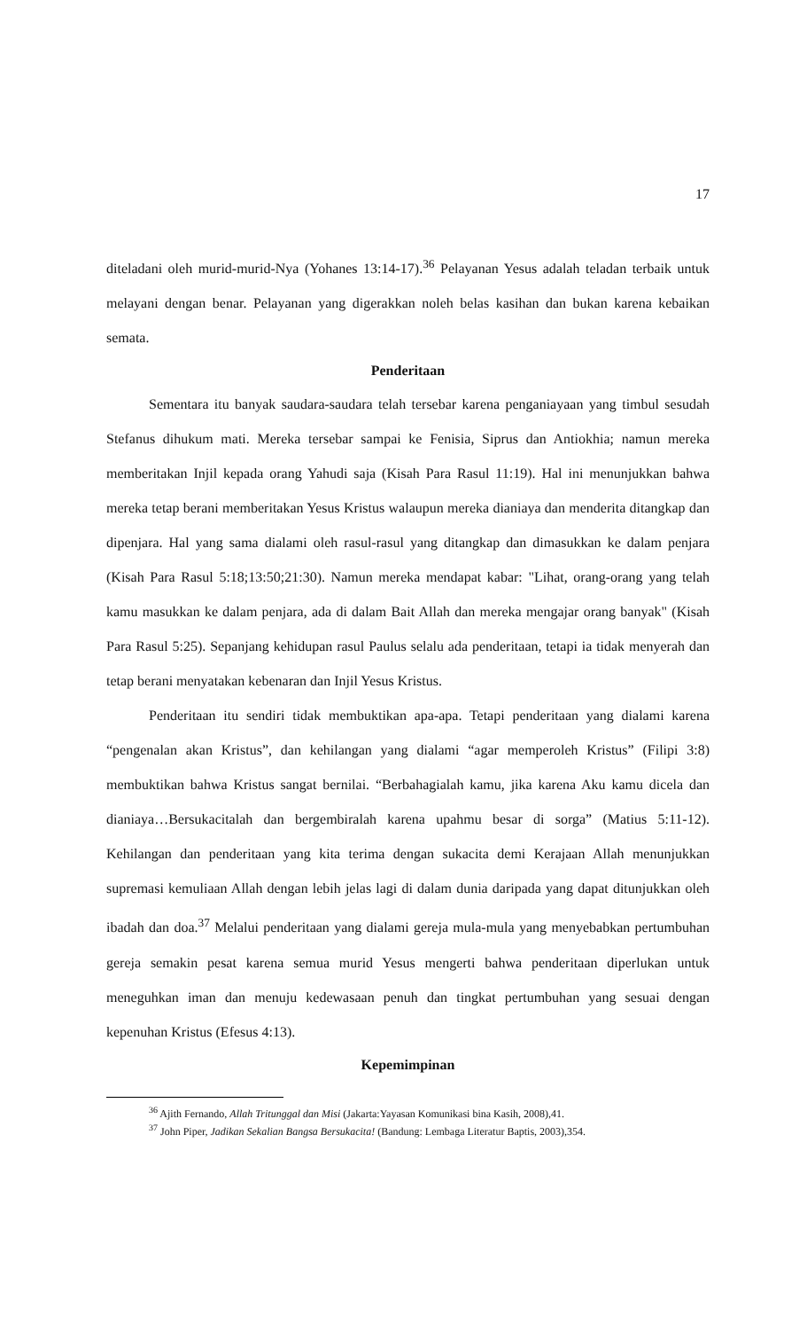17
diteladani oleh murid-murid-Nya (Yohanes 13:14-17).<sup>36</sup> Pelayanan Yesus adalah teladan terbaik untuk melayani dengan benar. Pelayanan yang digerakkan noleh belas kasihan dan bukan karena kebaikan semata.
Penderitaan
Sementara itu banyak saudara-saudara telah tersebar karena penganiayaan yang timbul sesudah Stefanus dihukum mati. Mereka tersebar sampai ke Fenisia, Siprus dan Antiokhia; namun mereka memberitakan Injil kepada orang Yahudi saja (Kisah Para Rasul 11:19). Hal ini menunjukkan bahwa mereka tetap berani memberitakan Yesus Kristus walaupun mereka dianiaya dan menderita ditangkap dan dipenjara. Hal yang sama dialami oleh rasul-rasul yang ditangkap dan dimasukkan ke dalam penjara (Kisah Para Rasul 5:18;13:50;21:30). Namun mereka mendapat kabar: "Lihat, orang-orang yang telah kamu masukkan ke dalam penjara, ada di dalam Bait Allah dan mereka mengajar orang banyak" (Kisah Para Rasul 5:25). Sepanjang kehidupan rasul Paulus selalu ada penderitaan, tetapi ia tidak menyerah dan tetap berani menyatakan kebenaran dan Injil Yesus Kristus.
Penderitaan itu sendiri tidak membuktikan apa-apa. Tetapi penderitaan yang dialami karena “pengenalan akan Kristus”, dan kehilangan yang dialami “agar memperoleh Kristus” (Filipi 3:8) membuktikan bahwa Kristus sangat bernilai. “Berbahagialah kamu, jika karena Aku kamu dicela dan dianiaya…Bersukacitalah dan bergembiralah karena upahmu besar di sorga” (Matius 5:11-12). Kehilangan dan penderitaan yang kita terima dengan sukacita demi Kerajaan Allah menunjukkan supremasi kemuliaan Allah dengan lebih jelas lagi di dalam dunia daripada yang dapat ditunjukkan oleh ibadah dan doa.<sup>37</sup> Melalui penderitaan yang dialami gereja mula-mula yang menyebabkan pertumbuhan gereja semakin pesat karena semua murid Yesus mengerti bahwa penderitaan diperlukan untuk meneguhkan iman dan menuju kedewasaan penuh dan tingkat pertumbuhan yang sesuai dengan kepenuhan Kristus (Efesus 4:13).
Kepemimpinan
<sup>36</sup> Ajith Fernando, Allah Tritunggal dan Misi (Jakarta:Yayasan Komunikasi bina Kasih, 2008),41.
<sup>37</sup> John Piper, Jadikan Sekalian Bangsa Bersukacita! (Bandung: Lembaga Literatur Baptis, 2003),354.